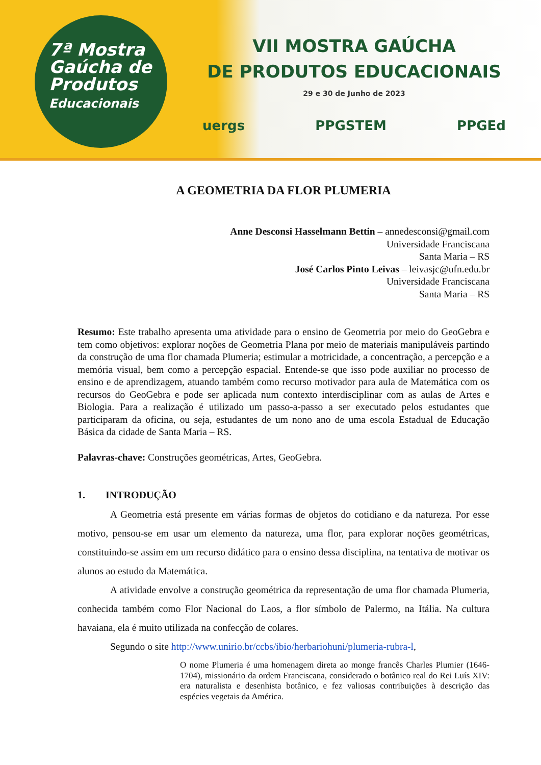7ª Mostra
Gaúcha de
Produtos
Educacionais
VII MOSTRA GAÚCHA
DE PRODUTOS EDUCACIONAIS
29 e 30 de Junho de 2023
uergs PPGSTEM PPGEd
A GEOMETRIA DA FLOR PLUMERIA
Anne Desconsi Hasselmann Bettin – annedesconsi@gmail.com
Universidade Franciscana
Santa Maria – RS
José Carlos Pinto Leivas – leivasjc@ufn.edu.br
Universidade Franciscana
Santa Maria – RS
Resumo: Este trabalho apresenta uma atividade para o ensino de Geometria por meio do GeoGebra e tem como objetivos: explorar noções de Geometria Plana por meio de materiais manipuláveis partindo da construção de uma flor chamada Plumeria; estimular a motricidade, a concentração, a percepção e a memória visual, bem como a percepção espacial. Entende-se que isso pode auxiliar no processo de ensino e de aprendizagem, atuando também como recurso motivador para aula de Matemática com os recursos do GeoGebra e pode ser aplicada num contexto interdisciplinar com as aulas de Artes e Biologia. Para a realização é utilizado um passo-a-passo a ser executado pelos estudantes que participaram da oficina, ou seja, estudantes de um nono ano de uma escola Estadual de Educação Básica da cidade de Santa Maria – RS.
Palavras-chave: Construções geométricas, Artes, GeoGebra.
1. INTRODUÇÃO
A Geometria está presente em várias formas de objetos do cotidiano e da natureza. Por esse motivo, pensou-se em usar um elemento da natureza, uma flor, para explorar noções geométricas, constituindo-se assim em um recurso didático para o ensino dessa disciplina, na tentativa de motivar os alunos ao estudo da Matemática.
A atividade envolve a construção geométrica da representação de uma flor chamada Plumeria, conhecida também como Flor Nacional do Laos, a flor símbolo de Palermo, na Itália. Na cultura havaiana, ela é muito utilizada na confecção de colares.
Segundo o site http://www.unirio.br/ccbs/ibio/herbariohuni/plumeria-rubra-l,
O nome Plumeria é uma homenagem direta ao monge francês Charles Plumier (1646-1704), missionário da ordem Franciscana, considerado o botânico real do Rei Luís XIV: era naturalista e desenhista botânico, e fez valiosas contribuições à descrição das espécies vegetais da América.